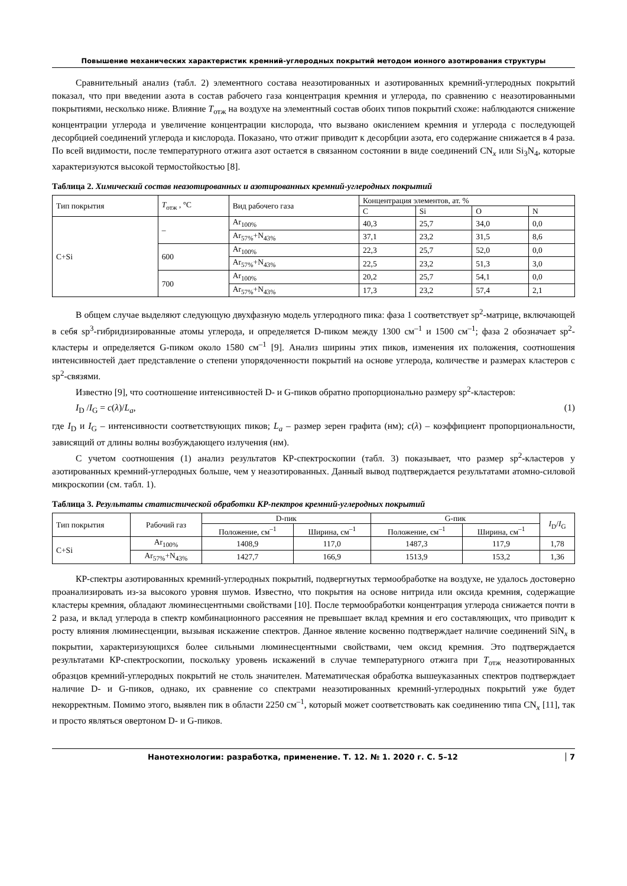Повышение механических характеристик кремний-углеродных покрытий методом ионного азотирования структуры
Сравнительный анализ (табл. 2) элементного состава неазотированных и азотированных кремний-углеродных покрытий показал, что при введении азота в состав рабочего газа концентрация кремния и углерода, по сравнению с неазотированными покрытиями, несколько ниже. Влияние T<sub>отж</sub> на воздухе на элементный состав обоих типов покрытий схоже: наблюдаются снижение концентрации углерода и увеличение концентрации кислорода, что вызвано окислением кремния и углерода с последующей десорбцией соединений углерода и кислорода. Показано, что отжиг приводит к десорбции азота, его содержание снижается в 4 раза. По всей видимости, после температурного отжига азот остается в связанном состоянии в виде соединений CN<sub>x</sub> или Si<sub>3</sub>N<sub>4</sub>, которые характеризуются высокой термостойкостью [8].
Таблица 2. Химический состав неазотированных и азотированных кремний-углеродных покрытий
| Тип покрытия | T<sub>отж</sub> , °C | Вид рабочего газа | Концентрация элементов, ат. % | | | |
| --- | --- | --- | --- | --- | --- | --- |
| | | | C | Si | O | N |
| C+Si | – | Ar<sub>100%</sub> | 40,3 | 25,7 | 34,0 | 0,0 |
| | | Ar<sub>57%</sub>+N<sub>43%</sub> | 37,1 | 23,2 | 31,5 | 8,6 |
| | 600 | Ar<sub>100%</sub> | 22,3 | 25,7 | 52,0 | 0,0 |
| | | Ar<sub>57%</sub>+N<sub>43%</sub> | 22,5 | 23,2 | 51,3 | 3,0 |
| | 700 | Ar<sub>100%</sub> | 20,2 | 25,7 | 54,1 | 0,0 |
| | | Ar<sub>57%</sub>+N<sub>43%</sub> | 17,3 | 23,2 | 57,4 | 2,1 |
В общем случае выделяют следующую двухфазную модель углеродного пика: фаза 1 соответствует sp<sup>2</sup>-матрице, включающей в себя sp<sup>3</sup>-гибридизированные атомы углерода, и определяется D-пиком между 1300 см<sup>–1</sup> и 1500 см<sup>–1</sup>; фаза 2 обозначает sp<sup>2</sup>-кластеры и определяется G-пиком около 1580 см<sup>–1</sup> [9]. Анализ ширины этих пиков, изменения их положения, соотношения интенсивностей дает представление о степени упорядоченности покрытий на основе углерода, количестве и размерах кластеров с sp<sup>2</sup>-связями.
Известно [9], что соотношение интенсивностей D- и G-пиков обратно пропорционально размеру sp<sup>2</sup>-кластеров:
I<sub>D</sub> /I<sub>G</sub> = c(λ)/L<sub>a</sub>, (1)
где I<sub>D</sub> и I<sub>G</sub> – интенсивности соответствующих пиков; L<sub>a</sub> – размер зерен графита (нм); c(λ) – коэффициент пропорциональности, зависящий от длины волны возбуждающего излучения (нм).
С учетом соотношения (1) анализ результатов КР-спектроскопии (табл. 3) показывает, что размер sp<sup>2</sup>-кластеров у азотированных кремний-углеродных больше, чем у неазотированных. Данный вывод подтверждается результатами атомно-силовой микроскопии (см. табл. 1).
Таблица 3. Результаты статистической обработки КР-пектров кремний-углеродных покрытий
| Тип покрытия | Рабочий газ | D-пик | | G-пик | | I<sub>D</sub>/ I<sub>G</sub> |
| --- | --- | --- | --- | --- | --- | --- |
| | | Положение, см<sup>–1</sup> | Ширина, см<sup>–1</sup> | Положение, см<sup>–1</sup> | Ширина, см<sup>–1</sup> | |
| C+Si | Ar<sub>100%</sub> | 1408,9 | 117,0 | 1487,3 | 117,9 | 1,78 |
| | Ar<sub>57%</sub>+N<sub>43%</sub> | 1427,7 | 166,9 | 1513,9 | 153,2 | 1,36 |
КР-спектры азотированных кремний-углеродных покрытий, подвергнутых термообработке на воздухе, не удалось достоверно проанализировать из-за высокого уровня шумов. Известно, что покрытия на основе нитрида или оксида кремния, содержащие кластеры кремния, обладают люминесцентными свойствами [10]. После термообработки концентрация углерода снижается почти в 2 раза, и вклад углерода в спектр комбинационного рассеяния не превышает вклад кремния и его составляющих, что приводит к росту влияния люминесценции, вызывая искажение спектров. Данное явление косвенно подтверждает наличие соединений SiN<sub>x</sub> в покрытии, характеризующихся более сильными люминесцентными свойствами, чем оксид кремния. Это подтверждается результатами КР-спектроскопии, поскольку уровень искажений в случае температурного отжига при T<sub>отж</sub> неазотированных образцов кремний-углеродных покрытий не столь значителен. Математическая обработка вышеуказанных спектров подтверждает наличие D- и G-пиков, однако, их сравнение со спектрами неазотированных кремний-углеродных покрытий уже будет некорректным. Помимо этого, выявлен пик в области 2250 см<sup>–1</sup>, который может соответствовать как соединению типа CN<sub>x</sub> [11], так и просто являться овертоном D- и G-пиков.
Нанотехнологии: разработка, применение. Т. 12. № 1. 2020 г. С. 5–12 7